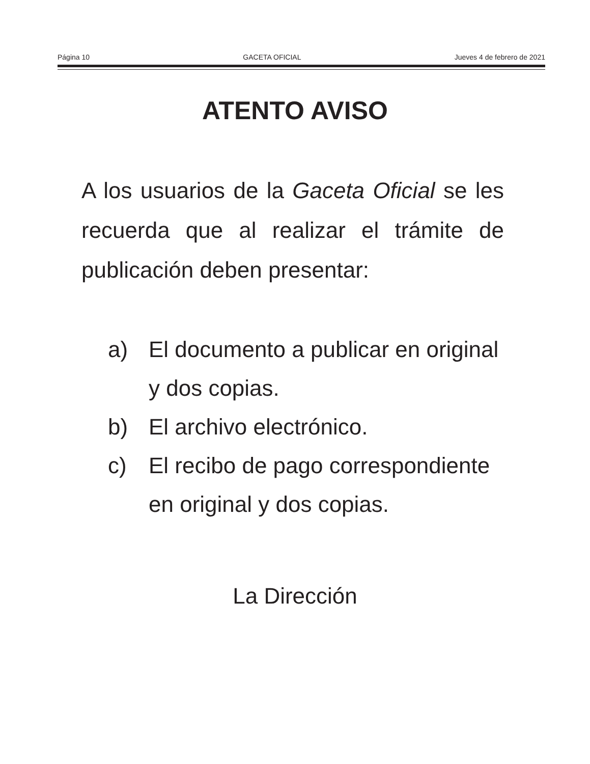Página 10 GACETA OFICIAL Jueves 4 de febrero de 2021
ATENTO AVISO
A los usuarios de la Gaceta Oficial se les recuerda que al realizar el trámite de publicación deben presentar:
a) El documento a publicar en original y dos copias.
b) El archivo electrónico.
c) El recibo de pago correspondiente en original y dos copias.
La Dirección